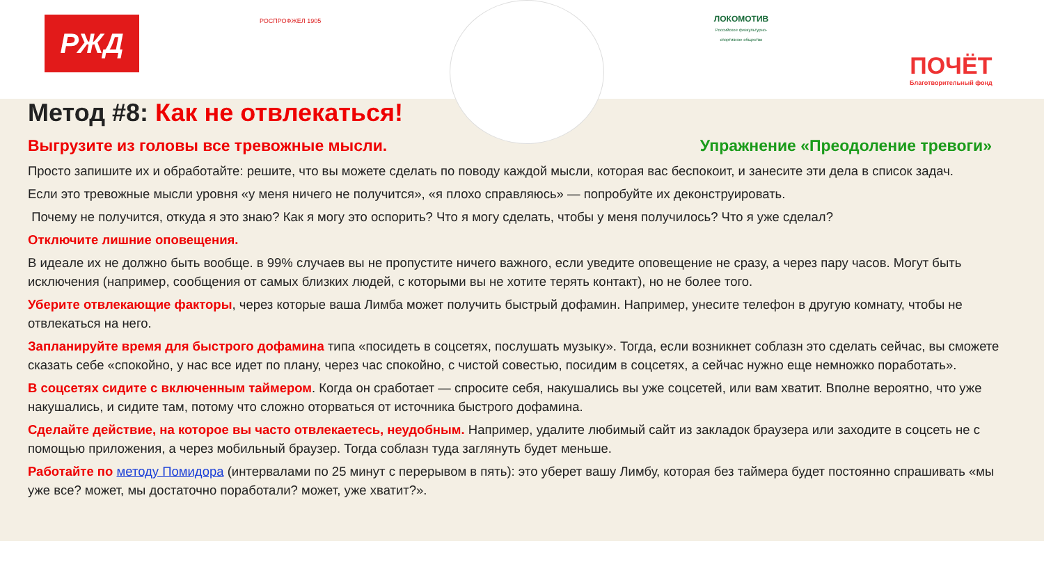РЖД РОСПРОФЖЕЛ 1905
ЛОКОМОТИВ
Российское физкультурно-спортивное общество
ПОЧЁТ
Благотворительный фонд
Метод #8: Как не отвлекаться!
Выгрузите из головы все тревожные мысли. Упражнение «Преодоление тревоги»
Просто запишите их и обработайте: решите, что вы можете сделать по поводу каждой мысли, которая вас беспокоит, и занесите эти дела в список задач.
Если это тревожные мысли уровня «у меня ничего не получится», «я плохо справляюсь» — попробуйте их деконструировать.
Почему не получится, откуда я это знаю? Как я могу это оспорить? Что я могу сделать, чтобы у меня получилось? Что я уже сделал?
Отключите лишние оповещения.
В идеале их не должно быть вообще. в 99% случаев вы не пропустите ничего важного, если уведите оповещение не сразу, а через пару часов. Могут быть исключения (например, сообщения от самых близких людей, с которыми вы не хотите терять контакт), но не более того.
Уберите отвлекающие факторы, через которые ваша Лимба может получить быстрый дофамин. Например, унесите телефон в другую комнату, чтобы не отвлекаться на него.
Запланируйте время для быстрого дофамина типа «посидеть в соцсетях, послушать музыку». Тогда, если возникнет соблазн это сделать сейчас, вы сможете сказать себе «спокойно, у нас все идет по плану, через час спокойно, с чистой совестью, посидим в соцсетях, а сейчас нужно еще немножко поработать».
В соцсетях сидите с включенным таймером. Когда он сработает — спросите себя, накушались вы уже соцсетей, или вам хватит. Вполне вероятно, что уже накушались, и сидите там, потому что сложно оторваться от источника быстрого дофамина.
Сделайте действие, на которое вы часто отвлекаетесь, неудобным. Например, удалите любимый сайт из закладок браузера или заходите в соцсеть не с помощью приложения, а через мобильный браузер. Тогда соблазн туда заглянуть будет меньше.
Работайте по методу Помидора (интервалами по 25 минут с перерывом в пять): это уберет вашу Лимбу, которая без таймера будет постоянно спрашивать «мы уже все? может, мы достаточно поработали? может, уже хватит?».